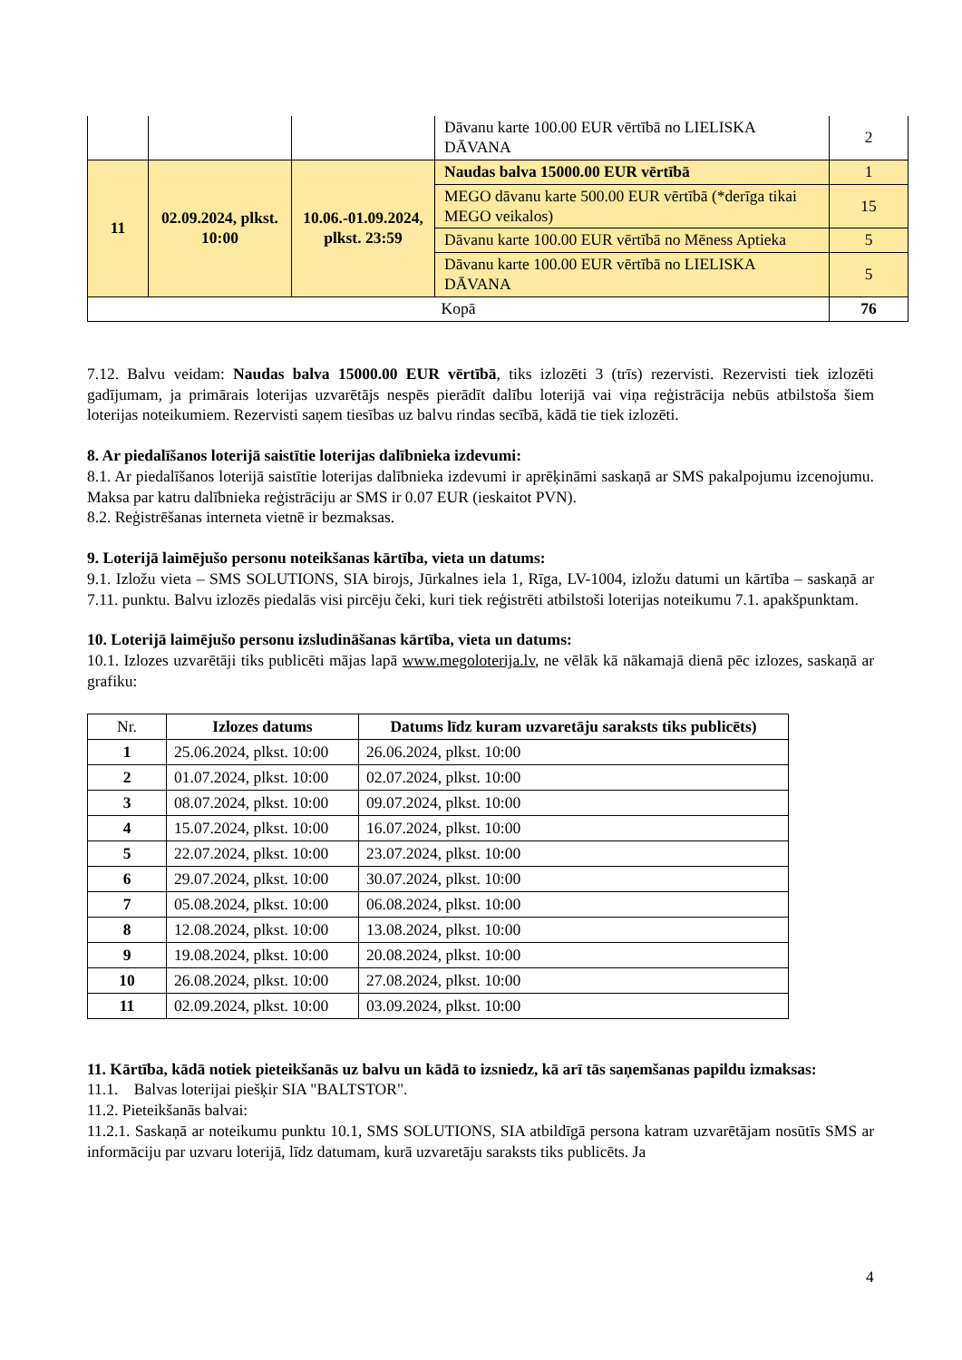| | | | Dāvanu karte 100.00 EUR vērtībā no LIELISKA DĀVANA | 2 |
| 11 | 02.09.2024, plkst. 10:00 | 10.06.-01.09.2024, plkst. 23:59 | Naudas balva 15000.00 EUR vērtībā | 1 |
| | | | MEGO dāvanu karte 500.00 EUR vērtībā (*derīga tikai MEGO veikalos) | 15 |
| | | | Dāvanu karte 100.00 EUR vērtībā no Mēness Aptieka | 5 |
| | | | Dāvanu karte 100.00 EUR vērtībā no LIELISKA DĀVANA | 5 |
| Kopā | | | | 76 |
7.12. Balvu veidam: Naudas balva 15000.00 EUR vērtībā, tiks izlozēti 3 (trīs) rezervisti. Rezervisti tiek izlozēti gadījumam, ja primārais loterijas uzvarētājs nespēs pierādīt dalību loterijā vai viņa reģistrācija nebūs atbilstoša šiem loterijas noteikumiem. Rezervisti saņem tiesības uz balvu rindas secībā, kādā tie tiek izlozēti.
8. Ar piedalīšanos loterijā saistītie loterijas dalībnieka izdevumi:
8.1. Ar piedalīšanos loterijā saistītie loterijas dalībnieka izdevumi ir aprēķināmi saskaņā ar SMS pakalpojumu izcenojumu. Maksa par katru dalībnieka reģistrāciju ar SMS ir 0.07 EUR (ieskaitot PVN).
8.2. Reģistrēšanas interneta vietnē ir bezmaksas.
9. Loterijā laimējušo personu noteikšanas kārtība, vieta un datums:
9.1. Izložu vieta – SMS SOLUTIONS, SIA birojs, Jūrkalnes iela 1, Rīga, LV-1004, izložu datumi un kārtība – saskaņā ar 7.11. punktu. Balvu izlozēs piedalās visi pircēju čeki, kuri tiek reģistrēti atbilstoši loterijas noteikumu 7.1. apakšpunktam.
10. Loterijā laimējušo personu izsludināšanas kārtība, vieta un datums:
10.1. Izlozes uzvarētāji tiks publicēti mājas lapā www.megoloterija.lv, ne vēlāk kā nākamajā dienā pēc izlozes, saskaņā ar grafiku:
| Nr. | Izlozes datums | Datums līdz kuram uzvaretāju saraksts tiks publicēts) |
| --- | --- | --- |
| 1 | 25.06.2024, plkst. 10:00 | 26.06.2024, plkst. 10:00 |
| 2 | 01.07.2024, plkst. 10:00 | 02.07.2024, plkst. 10:00 |
| 3 | 08.07.2024, plkst. 10:00 | 09.07.2024, plkst. 10:00 |
| 4 | 15.07.2024, plkst. 10:00 | 16.07.2024, plkst. 10:00 |
| 5 | 22.07.2024, plkst. 10:00 | 23.07.2024, plkst. 10:00 |
| 6 | 29.07.2024, plkst. 10:00 | 30.07.2024, plkst. 10:00 |
| 7 | 05.08.2024, plkst. 10:00 | 06.08.2024, plkst. 10:00 |
| 8 | 12.08.2024, plkst. 10:00 | 13.08.2024, plkst. 10:00 |
| 9 | 19.08.2024, plkst. 10:00 | 20.08.2024, plkst. 10:00 |
| 10 | 26.08.2024, plkst. 10:00 | 27.08.2024, plkst. 10:00 |
| 11 | 02.09.2024, plkst. 10:00 | 03.09.2024, plkst. 10:00 |
11. Kārtība, kādā notiek pieteikšanās uz balvu un kādā to izsniedz, kā arī tās saņemšanas papildu izmaksas:
11.1. Balvas loterijai piešķir SIA "BALTSTOR".
11.2. Pieteikšanās balvai:
11.2.1. Saskaņā ar noteikumu punktu 10.1, SMS SOLUTIONS, SIA atbildīgā persona katram uzvarētājam nosūtīs SMS ar informāciju par uzvaru loterijā, līdz datumam, kurā uzvaretāju saraksts tiks publicēts. Ja
4